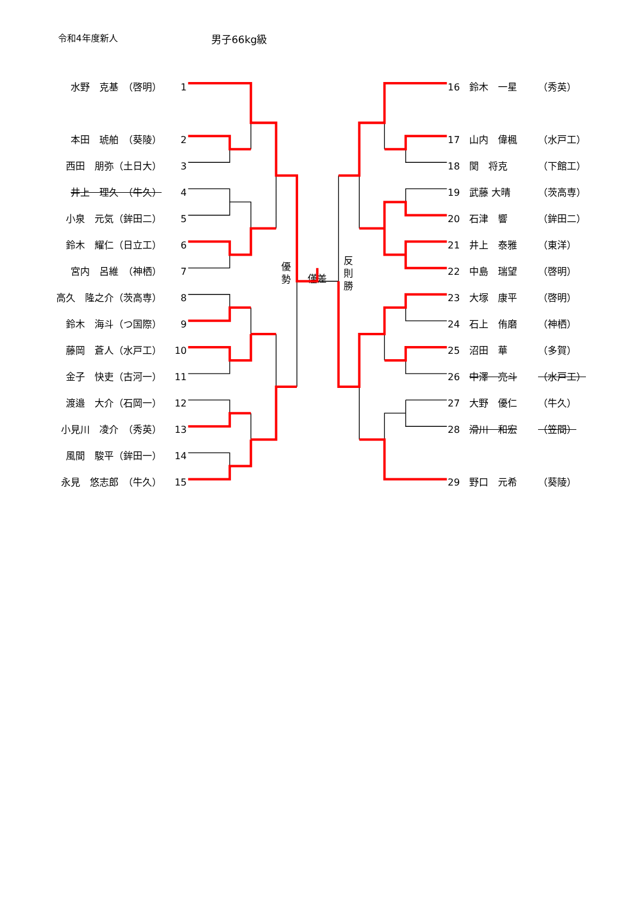令和4年度新人 男子66kg級
水野　克基　（啓明） 1
本田　琥舶　（葵陵） 2
西田　朋弥（土日大） 3
井上　理久　（牛久） 4
小泉　元気（鉾田二） 5
鈴木　耀仁（日立工） 6
宮内　呂維　（神栖） 7
高久　隆之介（茨高専） 8
鈴木　海斗（つ国際） 9
藤岡　蒼人（水戸工） 10
金子　快吏（古河一） 11
渡邉　大介（石岡一） 12
小見川　凌介　（秀英） 13
風間　駿平（鉾田一） 14
永見　悠志郎　（牛久） 15
優
勢
僅差
反
則
勝
16 鈴木　一星 （秀英）
17 山内　偉楓 （水戸工）
18 関　将克 （下館工）
19 武藤 大晴 （茨高専）
20 石津　響 （鉾田二）
21 井上　泰雅 （東洋）
22 中島　瑞望 （啓明）
23 大塚　康平 （啓明）
24 石上　侑磨 （神栖）
25 沼田　華 （多賀）
26 中澤　亮斗 （水戸工）
27 大野　優仁 （牛久）
28 滑川　和宏 （笠間）
29 野口　元希 （葵陵）